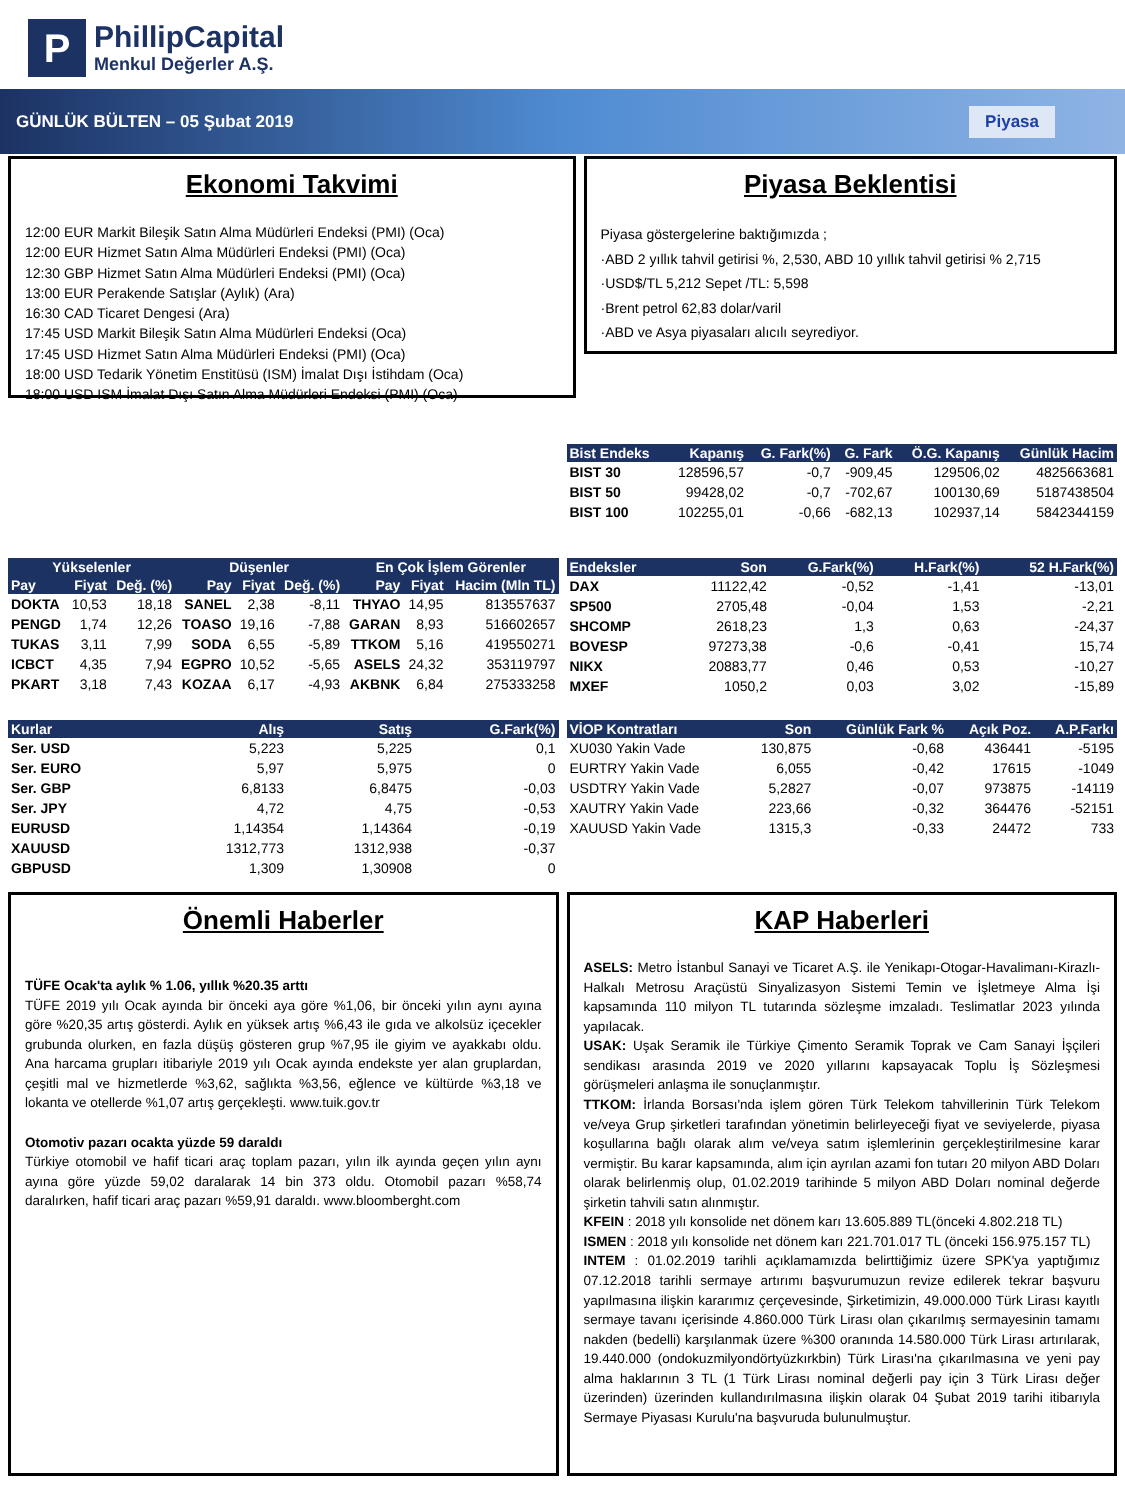P
PhillipCapital
Menkul Değerler A.Ş.
GÜNLÜK BÜLTEN – 05 Şubat 2019 Piyasa
Ekonomi Takvimi
12:00 EUR Markit Bileşik Satın Alma Müdürleri Endeksi (PMI) (Oca)
12:00 EUR Hizmet Satın Alma Müdürleri Endeksi (PMI) (Oca)
12:30 GBP Hizmet Satın Alma Müdürleri Endeksi (PMI) (Oca)
13:00 EUR Perakende Satışlar (Aylık) (Ara)
16:30 CAD Ticaret Dengesi (Ara)
17:45 USD Markit Bileşik Satın Alma Müdürleri Endeksi (Oca)
17:45 USD Hizmet Satın Alma Müdürleri Endeksi (PMI) (Oca)
18:00 USD Tedarik Yönetim Enstitüsü (ISM) İmalat Dışı İstihdam (Oca)
18:00 USD ISM İmalat Dışı Satın Alma Müdürleri Endeksi (PMI) (Oca)
Piyasa Beklentisi
Piyasa göstergelerine baktığımızda ;
·ABD 2 yıllık tahvil getirisi %, 2,530, ABD 10 yıllık tahvil getirisi % 2,715
·USD$/TL 5,212 Sepet /TL: 5,598
·Brent petrol 62,83 dolar/varil
·ABD ve Asya piyasaları alıcılı seyrediyor.
| Bist Endeks | Kapanış | G. Fark(%) | G. Fark | Ö.G. Kapanış | Günlük Hacim |
| --- | --- | --- | --- | --- | --- |
| BIST 30 | 128596,57 | -0,7 | -909,45 | 129506,02 | 4825663681 |
| BIST 50 | 99428,02 | -0,7 | -702,67 | 100130,69 | 5187438504 |
| BIST 100 | 102255,01 | -0,66 | -682,13 | 102937,14 | 5842344159 |
| Yükselenler | | | Düşenler | | | En Çok İşlem Görenler | | |
| --- | --- | --- | --- | --- | --- | --- | --- | --- |
| Pay | Fiyat | Değ. (%) | Pay | Fiyat | Değ. (%) | Pay | Fiyat | Hacim (Mln TL) |
| DOKTA | 10,53 | 18,18 | SANEL | 2,38 | -8,11 | THYAO | 14,95 | 813557637 |
| PENGD | 1,74 | 12,26 | TOASO | 19,16 | -7,88 | GARAN | 8,93 | 516602657 |
| TUKAS | 3,11 | 7,99 | SODA | 6,55 | -5,89 | TTKOM | 5,16 | 419550271 |
| ICBCT | 4,35 | 7,94 | EGPRO | 10,52 | -5,65 | ASELS | 24,32 | 353119797 |
| PKART | 3,18 | 7,43 | KOZAA | 6,17 | -4,93 | AKBNK | 6,84 | 275333258 |
| Endeksler | Son | G.Fark(%) | H.Fark(%) | 52 H.Fark(%) |
| --- | --- | --- | --- | --- |
| DAX | 11122,42 | -0,52 | -1,41 | -13,01 |
| SP500 | 2705,48 | -0,04 | 1,53 | -2,21 |
| SHCOMP | 2618,23 | 1,3 | 0,63 | -24,37 |
| BOVESP | 97273,38 | -0,6 | -0,41 | 15,74 |
| NIKX | 20883,77 | 0,46 | 0,53 | -10,27 |
| MXEF | 1050,2 | 0,03 | 3,02 | -15,89 |
| Kurlar | Alış | Satış | G.Fark(%) |
| --- | --- | --- | --- |
| Ser. USD | 5,223 | 5,225 | 0,1 |
| Ser. EURO | 5,97 | 5,975 | 0 |
| Ser. GBP | 6,8133 | 6,8475 | -0,03 |
| Ser. JPY | 4,72 | 4,75 | -0,53 |
| EURUSD | 1,14354 | 1,14364 | -0,19 |
| XAUUSD | 1312,773 | 1312,938 | -0,37 |
| GBPUSD | 1,309 | 1,30908 | 0 |
| VİOP Kontratları | Son | Günlük Fark % | Açık Poz. | A.P.Farkı |
| --- | --- | --- | --- | --- |
| XU030 Yakin Vade | 130,875 | -0,68 | 436441 | -5195 |
| EURTRY Yakin Vade | 6,055 | -0,42 | 17615 | -1049 |
| USDTRY Yakin Vade | 5,2827 | -0,07 | 973875 | -14119 |
| XAUTRY Yakin Vade | 223,66 | -0,32 | 364476 | -52151 |
| XAUUSD Yakin Vade | 1315,3 | -0,33 | 24472 | 733 |
Önemli Haberler
TÜFE Ocak'ta aylık % 1.06, yıllık %20.35 arttı
TÜFE 2019 yılı Ocak ayında bir önceki aya göre %1,06, bir önceki yılın aynı ayına göre %20,35 artış gösterdi. Aylık en yüksek artış %6,43 ile gıda ve alkolsüz içecekler grubunda olurken, en fazla düşüş gösteren grup %7,95 ile giyim ve ayakkabı oldu. Ana harcama grupları itibariyle 2019 yılı Ocak ayında endekste yer alan gruplardan, çeşitli mal ve hizmetlerde %3,62, sağlıkta %3,56, eğlence ve kültürde %3,18 ve lokanta ve otellerde %1,07 artış gerçekleşti. www.tuik.gov.tr
Otomotiv pazarı ocakta yüzde 59 daraldı
Türkiye otomobil ve hafif ticari araç toplam pazarı, yılın ilk ayında geçen yılın aynı ayına göre yüzde 59,02 daralarak 14 bin 373 oldu. Otomobil pazarı %58,74 daralırken, hafif ticari araç pazarı %59,91 daraldı. www.bloomberght.com
KAP Haberleri
ASELS: Metro İstanbul Sanayi ve Ticaret A.Ş. ile Yenikapı-Otogar-Havalimanı-Kirazlı-Halkalı Metrosu Araçüstü Sinyalizasyon Sistemi Temin ve İşletmeye Alma İşi kapsamında 110 milyon TL tutarında sözleşme imzaladı. Teslimatlar 2023 yılında yapılacak.
USAK: Uşak Seramik ile Türkiye Çimento Seramik Toprak ve Cam Sanayi İşçileri sendikası arasında 2019 ve 2020 yıllarını kapsayacak Toplu İş Sözleşmesi görüşmeleri anlaşma ile sonuçlanmıştır.
TTKOM: İrlanda Borsası'nda işlem gören Türk Telekom tahvillerinin Türk Telekom ve/veya Grup şirketleri tarafından yönetimin belirleyeceği fiyat ve seviyelerde, piyasa koşullarına bağlı olarak alım ve/veya satım işlemlerinin gerçekleştirilmesine karar vermiştir. Bu karar kapsamında, alım için ayrılan azami fon tutarı 20 milyon ABD Doları olarak belirlenmiş olup, 01.02.2019 tarihinde 5 milyon ABD Doları nominal değerde şirketin tahvili satın alınmıştır.
KFEIN : 2018 yılı konsolide net dönem karı 13.605.889 TL(önceki 4.802.218 TL)
ISMEN : 2018 yılı konsolide net dönem karı 221.701.017 TL (önceki 156.975.157 TL)
INTEM : 01.02.2019 tarihli açıklamamızda belirttiğimiz üzere SPK'ya yaptığımız 07.12.2018 tarihli sermaye artırımı başvurumuzun revize edilerek tekrar başvuru yapılmasına ilişkin kararımız çerçevesinde, Şirketimizin, 49.000.000 Türk Lirası kayıtlı sermaye tavanı içerisinde 4.860.000 Türk Lirası olan çıkarılmış sermayesinin tamamı nakden (bedelli) karşılanmak üzere %300 oranında 14.580.000 Türk Lirası artırılarak, 19.440.000 (ondokuzmilyondörtyüzkırkbin) Türk Lirası'na çıkarılmasına ve yeni pay alma haklarının 3 TL (1 Türk Lirası nominal değerli pay için 3 Türk Lirası değer üzerinden) üzerinden kullandırılmasına ilişkin olarak 04 Şubat 2019 tarihi itibarıyla Sermaye Piyasası Kurulu'na başvuruda bulunulmuştur.